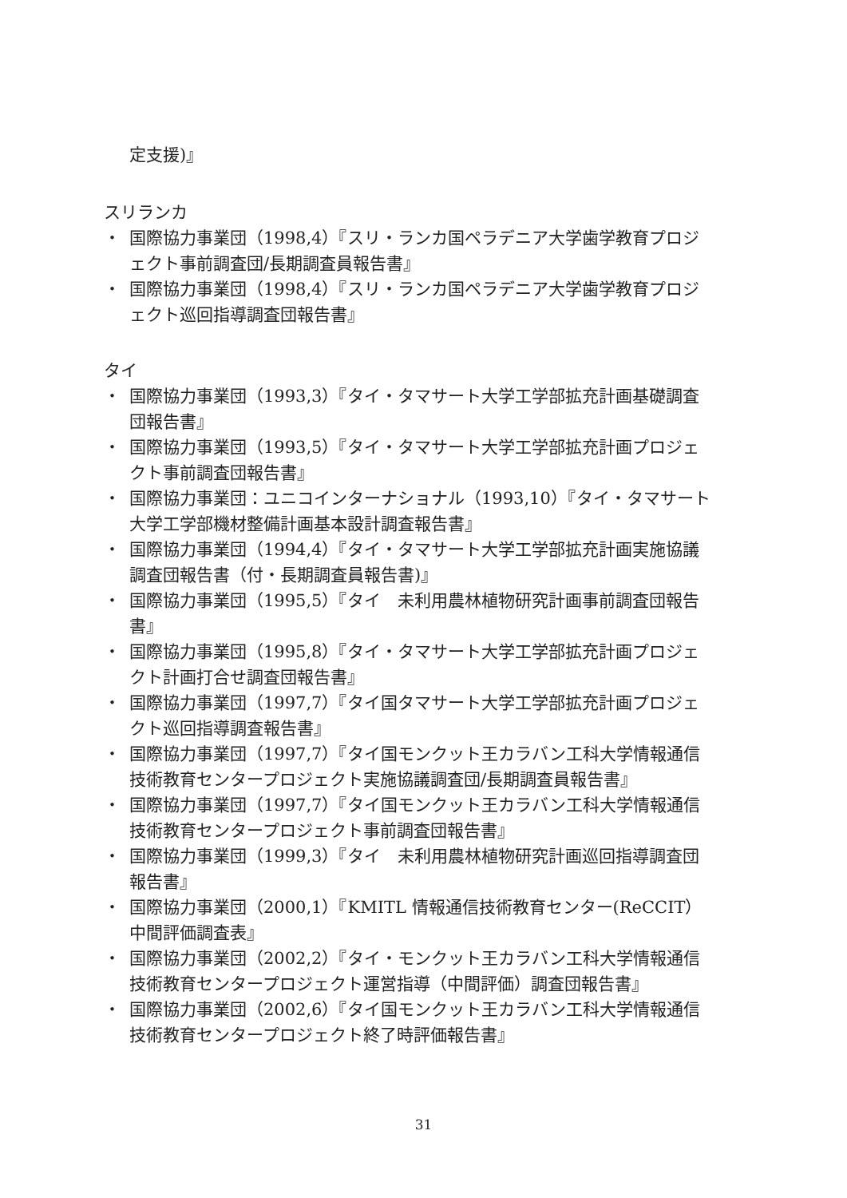定支援)』
スリランカ
・ 国際協力事業団（1998,4）『スリ・ランカ国ペラデニア大学歯学教育プロジェクト事前調査団/長期調査員報告書』
・ 国際協力事業団（1998,4）『スリ・ランカ国ペラデニア大学歯学教育プロジェクト巡回指導調査団報告書』
タイ
・ 国際協力事業団（1993,3）『タイ・タマサート大学工学部拡充計画基礎調査団報告書』
・ 国際協力事業団（1993,5）『タイ・タマサート大学工学部拡充計画プロジェクト事前調査団報告書』
・ 国際協力事業団：ユニコインターナショナル（1993,10）『タイ・タマサート大学工学部機材整備計画基本設計調査報告書』
・ 国際協力事業団（1994,4）『タイ・タマサート大学工学部拡充計画実施協議調査団報告書（付・長期調査員報告書)』
・ 国際協力事業団（1995,5）『タイ　未利用農林植物研究計画事前調査団報告書』
・ 国際協力事業団（1995,8）『タイ・タマサート大学工学部拡充計画プロジェクト計画打合せ調査団報告書』
・ 国際協力事業団（1997,7）『タイ国タマサート大学工学部拡充計画プロジェクト巡回指導調査報告書』
・ 国際協力事業団（1997,7）『タイ国モンクット王カラバン工科大学情報通信技術教育センタープロジェクト実施協議調査団/長期調査員報告書』
・ 国際協力事業団（1997,7）『タイ国モンクット王カラバン工科大学情報通信技術教育センタープロジェクト事前調査団報告書』
・ 国際協力事業団（1999,3）『タイ　未利用農林植物研究計画巡回指導調査団報告書』
・ 国際協力事業団（2000,1）『KMITL 情報通信技術教育センター(ReCCIT）中間評価調査表』
・ 国際協力事業団（2002,2）『タイ・モンクット王カラバン工科大学情報通信技術教育センタープロジェクト運営指導（中間評価）調査団報告書』
・ 国際協力事業団（2002,6）『タイ国モンクット王カラバン工科大学情報通信技術教育センタープロジェクト終了時評価報告書』
31